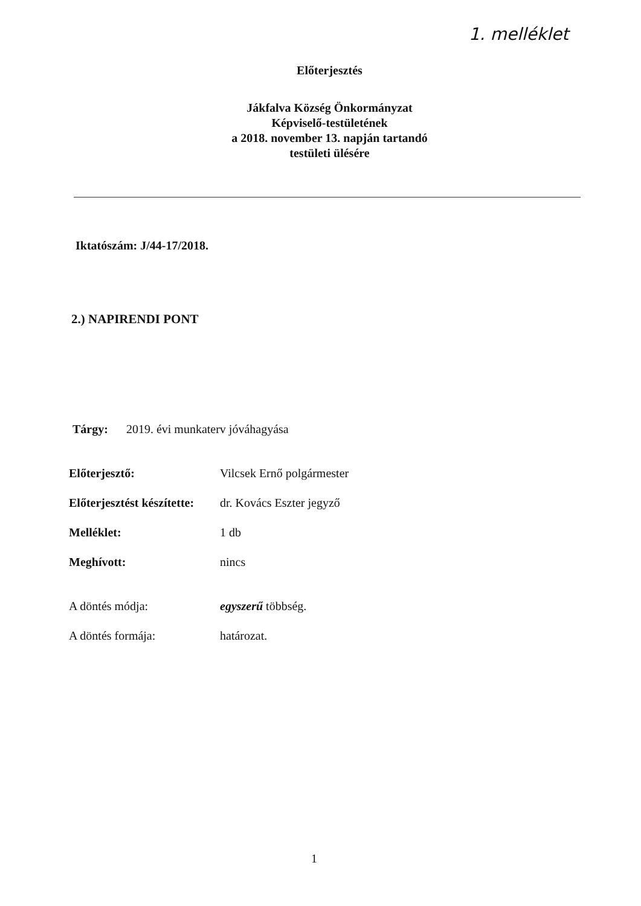1. melléklet
Előterjesztés
Jákfalva Község Önkormányzat
Képviselő-testületének
a 2018. november 13. napján tartandó
testületi ülésére
Iktatószám: J/44-17/2018.
2.) NAPIRENDI PONT
Tárgy: 2019. évi munkaterv jóváhagyása
| Előterjesztő: | Vilcsek Ernő polgármester |
| Előterjesztést készítette: | dr. Kovács Eszter jegyző |
| Melléklet: | 1 db |
| Meghívott: | nincs |
| A döntés módja: | egyszerű többség. |
| A döntés formája: | határozat. |
1